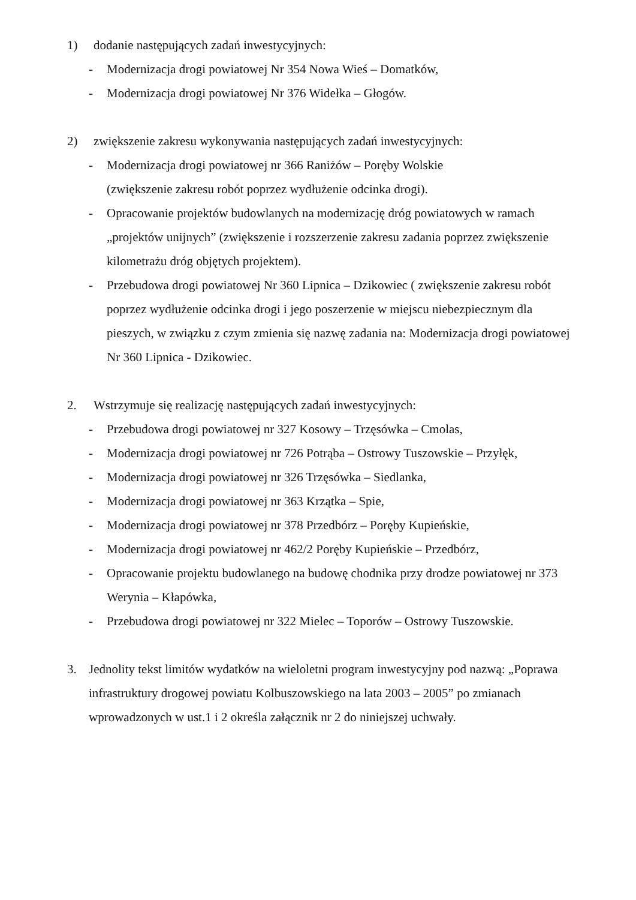1) dodanie następujących zadań inwestycyjnych:
- Modernizacja drogi powiatowej Nr 354 Nowa Wieś – Domatków,
- Modernizacja drogi powiatowej Nr 376 Widełka – Głogów.
2) zwiększenie zakresu wykonywania następujących zadań inwestycyjnych:
- Modernizacja drogi powiatowej nr 366 Raniżów – Poręby Wolskie
(zwiększenie zakresu robót poprzez wydłużenie odcinka drogi).
- Opracowanie projektów budowlanych na modernizację dróg powiatowych w ramach „projektów unijnych” (zwiększenie i rozszerzenie zakresu zadania poprzez zwiększenie kilometrażu dróg objętych projektem).
- Przebudowa drogi powiatowej Nr 360 Lipnica – Dzikowiec ( zwiększenie zakresu robót poprzez wydłużenie odcinka drogi i jego poszerzenie w miejscu niebezpiecznym dla pieszych, w związku z czym zmienia się nazwę zadania na: Modernizacja drogi powiatowej Nr 360 Lipnica - Dzikowiec.
2. Wstrzymuje się realizację następujących zadań inwestycyjnych:
- Przebudowa drogi powiatowej nr 327 Kosowy – Trzęsówka – Cmolas,
- Modernizacja drogi powiatowej nr 726 Potrąba – Ostrowy Tuszowskie – Przyłęk,
- Modernizacja drogi powiatowej nr 326 Trzęsówka – Siedlanka,
- Modernizacja drogi powiatowej nr 363 Krzątka – Spie,
- Modernizacja drogi powiatowej nr 378 Przedbórz – Poręby Kupieńskie,
- Modernizacja drogi powiatowej nr 462/2 Poręby Kupieńskie – Przedbórz,
- Opracowanie projektu budowlanego na budowę chodnika przy drodze powiatowej nr 373 Werynia – Kłapówka,
- Przebudowa drogi powiatowej nr 322 Mielec – Toporów – Ostrowy Tuszowskie.
3. Jednolity tekst limitów wydatków na wieloletni program inwestycyjny pod nazwą: „Poprawa infrastruktury drogowej powiatu Kolbuszowskiego na lata 2003 – 2005” po zmianach wprowadzonych w ust.1 i 2 określa załącznik nr 2 do niniejszej uchwały.